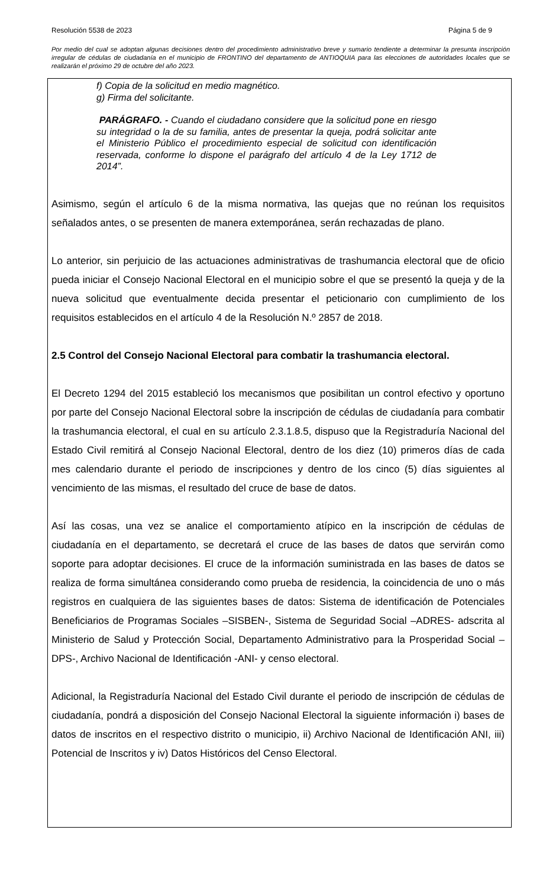Resolución 5538 de 2023 Página 5 de 9
Por medio del cual se adoptan algunas decisiones dentro del procedimiento administrativo breve y sumario tendiente a determinar la presunta inscripción irregular de cédulas de ciudadanía en el municipio de FRONTINO del departamento de ANTIOQUIA para las elecciones de autoridades locales que se realizarán el próximo 29 de octubre del año 2023.
f) Copia de la solicitud en medio magnético.
g) Firma del solicitante.
PARÁGRAFO. - Cuando el ciudadano considere que la solicitud pone en riesgo su integridad o la de su familia, antes de presentar la queja, podrá solicitar ante el Ministerio Público el procedimiento especial de solicitud con identificación reservada, conforme lo dispone el parágrafo del artículo 4 de la Ley 1712 de 2014”.
Asimismo, según el artículo 6 de la misma normativa, las quejas que no reúnan los requisitos señalados antes, o se presenten de manera extemporánea, serán rechazadas de plano.
Lo anterior, sin perjuicio de las actuaciones administrativas de trashumancia electoral que de oficio pueda iniciar el Consejo Nacional Electoral en el municipio sobre el que se presentó la queja y de la nueva solicitud que eventualmente decida presentar el peticionario con cumplimiento de los requisitos establecidos en el artículo 4 de la Resolución N.º 2857 de 2018.
2.5 Control del Consejo Nacional Electoral para combatir la trashumancia electoral.
El Decreto 1294 del 2015 estableció los mecanismos que posibilitan un control efectivo y oportuno por parte del Consejo Nacional Electoral sobre la inscripción de cédulas de ciudadanía para combatir la trashumancia electoral, el cual en su artículo 2.3.1.8.5, dispuso que la Registraduría Nacional del Estado Civil remitirá al Consejo Nacional Electoral, dentro de los diez (10) primeros días de cada mes calendario durante el periodo de inscripciones y dentro de los cinco (5) días siguientes al vencimiento de las mismas, el resultado del cruce de base de datos.
Así las cosas, una vez se analice el comportamiento atípico en la inscripción de cédulas de ciudadanía en el departamento, se decretará el cruce de las bases de datos que servirán como soporte para adoptar decisiones. El cruce de la información suministrada en las bases de datos se realiza de forma simultánea considerando como prueba de residencia, la coincidencia de uno o más registros en cualquiera de las siguientes bases de datos: Sistema de identificación de Potenciales Beneficiarios de Programas Sociales –SISBEN-, Sistema de Seguridad Social –ADRES- adscrita al Ministerio de Salud y Protección Social, Departamento Administrativo para la Prosperidad Social –DPS-, Archivo Nacional de Identificación -ANI- y censo electoral.
Adicional, la Registraduría Nacional del Estado Civil durante el periodo de inscripción de cédulas de ciudadanía, pondrá a disposición del Consejo Nacional Electoral la siguiente información i) bases de datos de inscritos en el respectivo distrito o municipio, ii) Archivo Nacional de Identificación ANI, iii) Potencial de Inscritos y iv) Datos Históricos del Censo Electoral.